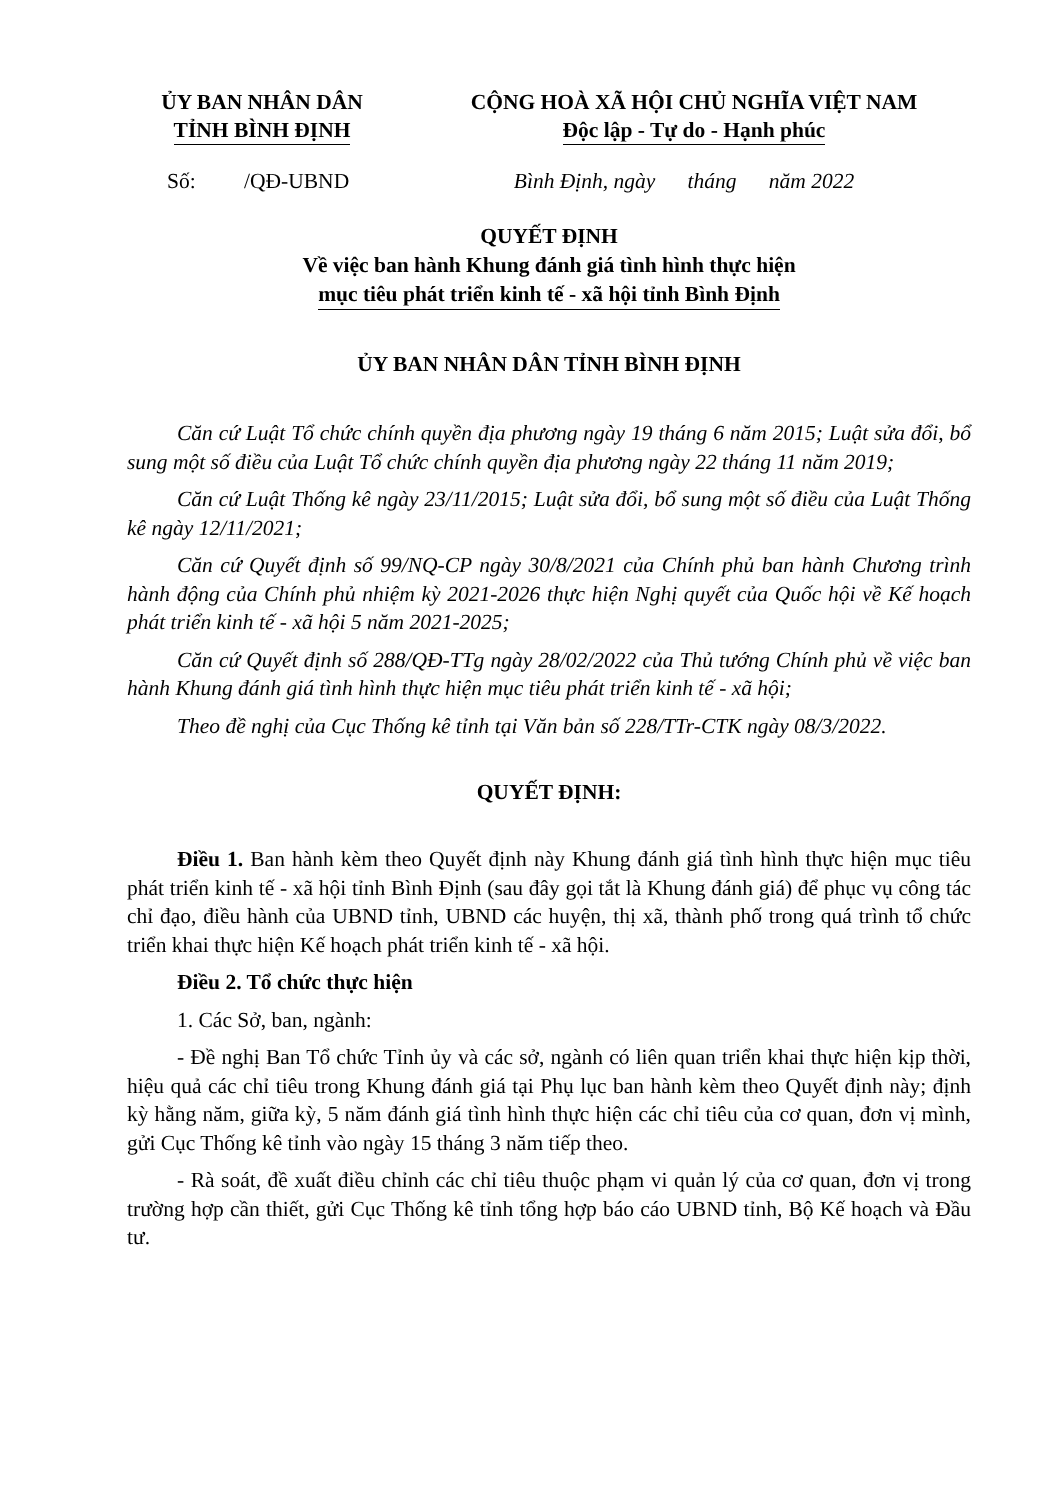ỦY BAN NHÂN DÂN
TỈNH BÌNH ĐỊNH
CỘNG HOÀ XÃ HỘI CHỦ NGHĨA VIỆT NAM
Độc lập - Tự do - Hạnh phúc
Số: /QĐ-UBND Bình Định, ngày tháng năm 2022
QUYẾT ĐỊNH
Về việc ban hành Khung đánh giá tình hình thực hiện
mục tiêu phát triển kinh tế - xã hội tỉnh Bình Định
ỦY BAN NHÂN DÂN TỈNH BÌNH ĐỊNH
Căn cứ Luật Tổ chức chính quyền địa phương ngày 19 tháng 6 năm 2015; Luật sửa đổi, bổ sung một số điều của Luật Tổ chức chính quyền địa phương ngày 22 tháng 11 năm 2019;
Căn cứ Luật Thống kê ngày 23/11/2015; Luật sửa đổi, bổ sung một số điều của Luật Thống kê ngày 12/11/2021;
Căn cứ Quyết định số 99/NQ-CP ngày 30/8/2021 của Chính phủ ban hành Chương trình hành động của Chính phủ nhiệm kỳ 2021-2026 thực hiện Nghị quyết của Quốc hội về Kế hoạch phát triển kinh tế - xã hội 5 năm 2021-2025;
Căn cứ Quyết định số 288/QĐ-TTg ngày 28/02/2022 của Thủ tướng Chính phủ về việc ban hành Khung đánh giá tình hình thực hiện mục tiêu phát triển kinh tế - xã hội;
Theo đề nghị của Cục Thống kê tỉnh tại Văn bản số 228/TTr-CTK ngày 08/3/2022.
QUYẾT ĐỊNH:
Điều 1. Ban hành kèm theo Quyết định này Khung đánh giá tình hình thực hiện mục tiêu phát triển kinh tế - xã hội tỉnh Bình Định (sau đây gọi tắt là Khung đánh giá) để phục vụ công tác chỉ đạo, điều hành của UBND tỉnh, UBND các huyện, thị xã, thành phố trong quá trình tổ chức triển khai thực hiện Kế hoạch phát triển kinh tế - xã hội.
Điều 2. Tổ chức thực hiện
1. Các Sở, ban, ngành:
- Đề nghị Ban Tổ chức Tỉnh ủy và các sở, ngành có liên quan triển khai thực hiện kịp thời, hiệu quả các chỉ tiêu trong Khung đánh giá tại Phụ lục ban hành kèm theo Quyết định này; định kỳ hằng năm, giữa kỳ, 5 năm đánh giá tình hình thực hiện các chỉ tiêu của cơ quan, đơn vị mình, gửi Cục Thống kê tỉnh vào ngày 15 tháng 3 năm tiếp theo.
- Rà soát, đề xuất điều chỉnh các chỉ tiêu thuộc phạm vi quản lý của cơ quan, đơn vị trong trường hợp cần thiết, gửi Cục Thống kê tỉnh tổng hợp báo cáo UBND tỉnh, Bộ Kế hoạch và Đầu tư.